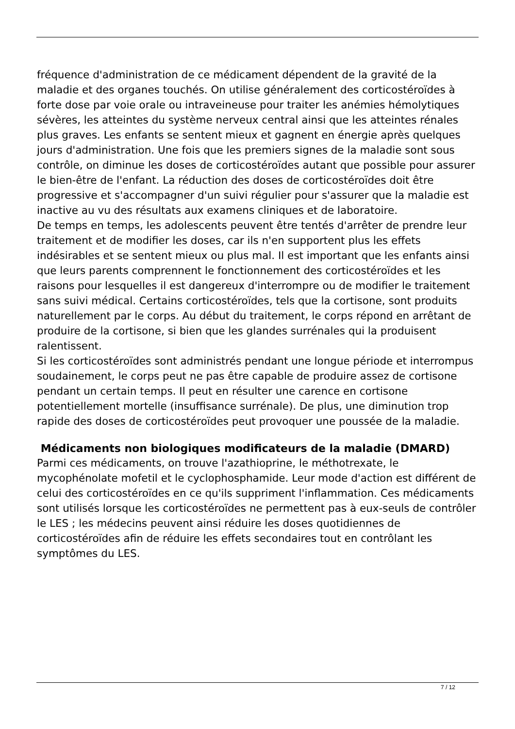fréquence d'administration de ce médicament dépendent de la gravité de la maladie et des organes touchés. On utilise généralement des corticostéroïdes à forte dose par voie orale ou intraveineuse pour traiter les anémies hémolytiques sévères, les atteintes du système nerveux central ainsi que les atteintes rénales plus graves. Les enfants se sentent mieux et gagnent en énergie après quelques jours d'administration. Une fois que les premiers signes de la maladie sont sous contrôle, on diminue les doses de corticostéroïdes autant que possible pour assurer le bien-être de l'enfant. La réduction des doses de corticostéroïdes doit être progressive et s'accompagner d'un suivi régulier pour s'assurer que la maladie est inactive au vu des résultats aux examens cliniques et de laboratoire.
De temps en temps, les adolescents peuvent être tentés d'arrêter de prendre leur traitement et de modifier les doses, car ils n'en supportent plus les effets indésirables et se sentent mieux ou plus mal. Il est important que les enfants ainsi que leurs parents comprennent le fonctionnement des corticostéroïdes et les raisons pour lesquelles il est dangereux d'interrompre ou de modifier le traitement sans suivi médical. Certains corticostéroïdes, tels que la cortisone, sont produits naturellement par le corps. Au début du traitement, le corps répond en arrêtant de produire de la cortisone, si bien que les glandes surrénales qui la produisent ralentissent.
Si les corticostéroïdes sont administrés pendant une longue période et interrompus soudainement, le corps peut ne pas être capable de produire assez de cortisone pendant un certain temps. Il peut en résulter une carence en cortisone potentiellement mortelle (insuffisance surrénale). De plus, une diminution trop rapide des doses de corticostéroïdes peut provoquer une poussée de la maladie.
Médicaments non biologiques modificateurs de la maladie (DMARD)
Parmi ces médicaments, on trouve l'azathioprine, le méthotrexate, le mycophénolate mofetil et le cyclophosphamide. Leur mode d'action est différent de celui des corticostéroïdes en ce qu'ils suppriment l'inflammation. Ces médicaments sont utilisés lorsque les corticostéroïdes ne permettent pas à eux-seuls de contrôler le LES ; les médecins peuvent ainsi réduire les doses quotidiennes de corticostéroïdes afin de réduire les effets secondaires tout en contrôlant les symptômes du LES.
7 / 12